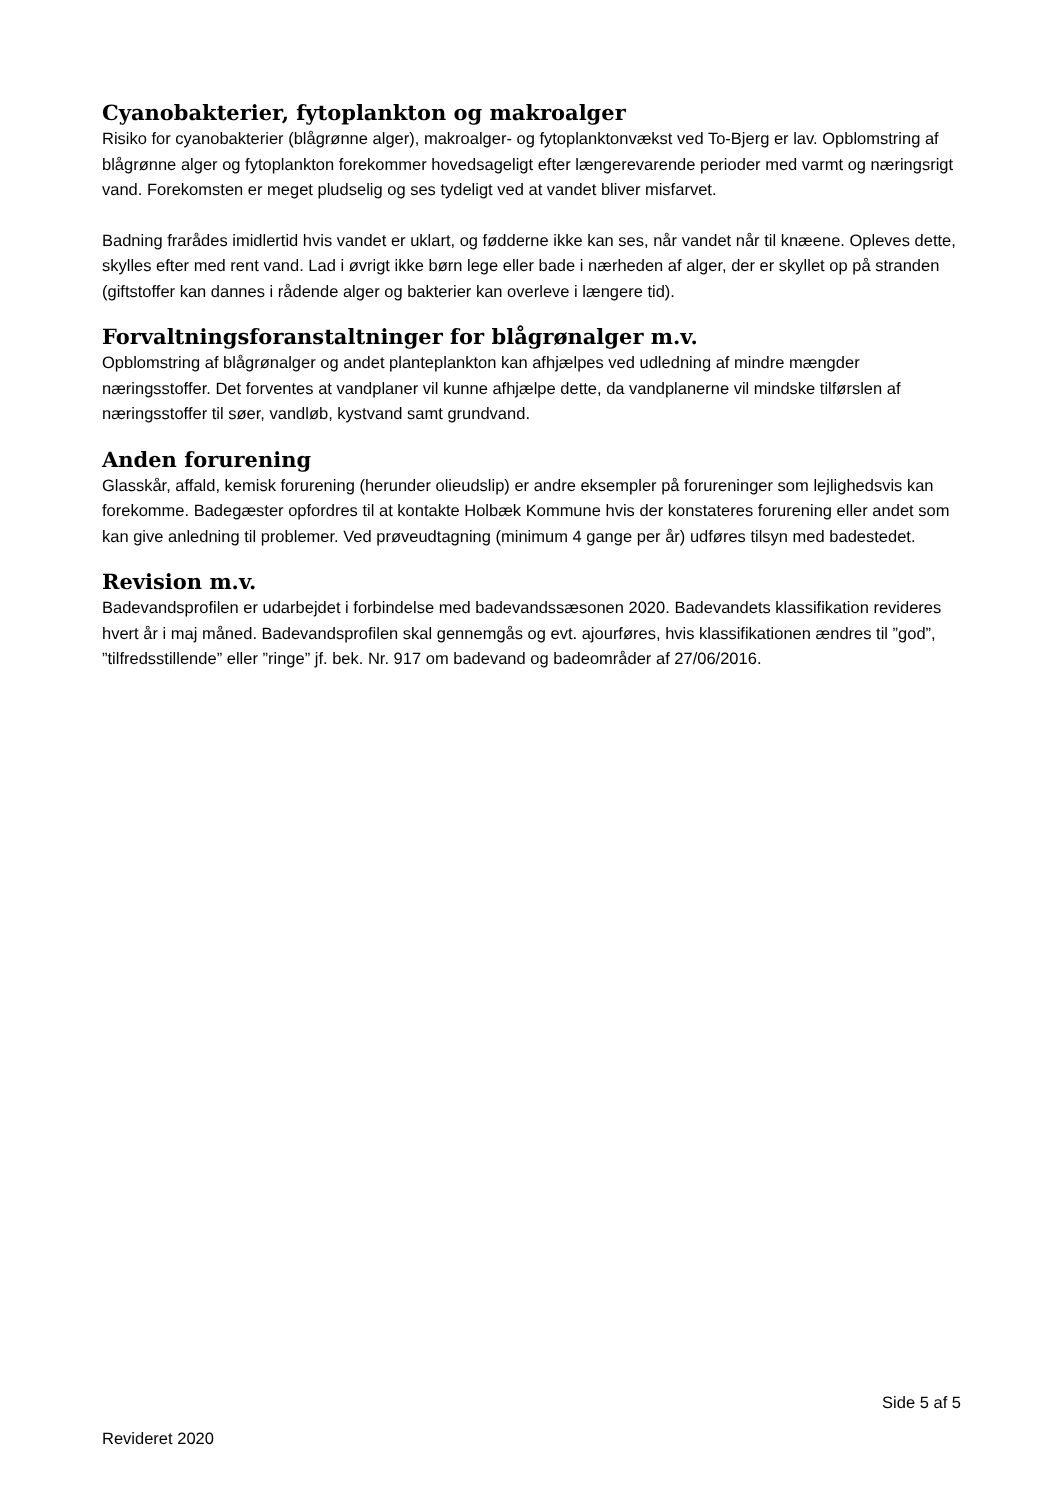Cyanobakterier, fytoplankton og makroalger
Risiko for cyanobakterier (blågrønne alger), makroalger- og fytoplanktonvækst ved To-Bjerg er lav. Opblomstring af blågrønne alger og fytoplankton forekommer hovedsageligt efter længerevarende perioder med varmt og næringsrigt vand. Forekomsten er meget pludselig og ses tydeligt ved at vandet bliver misfarvet.
Badning frarådes imidlertid hvis vandet er uklart, og fødderne ikke kan ses, når vandet når til knæene. Opleves dette, skylles efter med rent vand. Lad i øvrigt ikke børn lege eller bade i nærheden af alger, der er skyllet op på stranden (giftstoffer kan dannes i rådende alger og bakterier kan overleve i længere tid).
Forvaltningsforanstaltninger for blågrønalger m.v.
Opblomstring af blågrønalger og andet planteplankton kan afhjælpes ved udledning af mindre mængder næringsstoffer. Det forventes at vandplaner vil kunne afhjælpe dette, da vandplanerne vil mindske tilførslen af næringsstoffer til søer, vandløb, kystvand samt grundvand.
Anden forurening
Glasskår, affald, kemisk forurening (herunder olieudslip) er andre eksempler på forureninger som lejlighedsvis kan forekomme. Badegæster opfordres til at kontakte Holbæk Kommune hvis der konstateres forurening eller andet som kan give anledning til problemer. Ved prøveudtagning (minimum 4 gange per år) udføres tilsyn med badestedet.
Revision m.v.
Badevandsprofilen er udarbejdet i forbindelse med badevandssæsonen 2020. Badevandets klassifikation revideres hvert år i maj måned. Badevandsprofilen skal gennemgås og evt. ajourføres, hvis klassifikationen ændres til ”god”, ”tilfredsstillende” eller ”ringe” jf. bek. Nr. 917 om badevand og badeområder af 27/06/2016.
Side 5 af 5
Revideret 2020